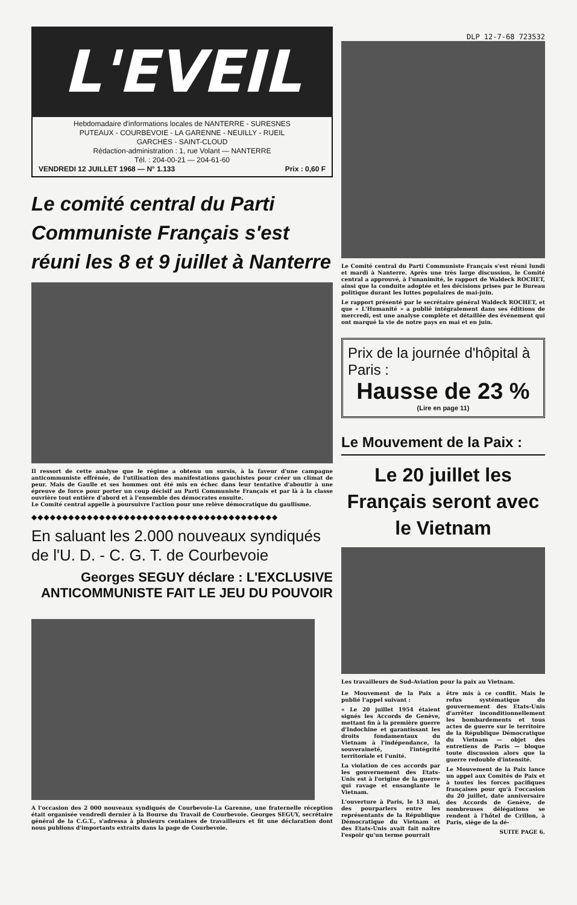L'EVEIL
Hebdomadaire d'informations locales de NANTERRE - SURESNES
PUTEAUX - COURBEVOIE - LA GARENNE - NEUILLY - RUEIL
GARCHES - SAINT-CLOUD
Rédaction-administration : 1, rue Volant — NANTERRE
Tél. : 204-00-21 — 204-61-60
VENDREDI 12 JUILLET 1968 — N° 1.133 Prix : 0,60 F
Le comité central du Parti Communiste Français s'est réuni les 8 et 9 juillet à Nanterre
Il ressort de cette analyse que le régime a obtenu un sursis, à la faveur d'une campagne anticommuniste effrénée, de l'utilisation des manifestations gauchistes pour créer un climat de peur. Mais de Gaulle et ses hommes ont été mis en échec dans leur tentative d'aboutir à une épreuve de force pour porter un coup décisif au Parti Communiste Français et par là à la classe ouvrière tout entière d'abord et à l'ensemble des démocrates ensuite.
Le Comité central appelle à poursuivre l'action pour une relève démocratique du gaullisme.
◆◆◆◆◆◆◆◆◆◆◆◆◆◆◆◆◆◆◆◆◆◆◆◆◆◆◆◆◆◆◆◆◆◆◆◆◆◆◆◆
En saluant les 2.000 nouveaux syndiqués de l'U. D. - C. G. T. de Courbevoie
Georges SEGUY déclare : L'EXCLUSIVE ANTICOMMUNISTE FAIT LE JEU DU POUVOIR
A l'occasion des 2 000 nouveaux syndiqués de Courbevoie-La Garenne, une fraternelle réception était organisée vendredi dernier à la Bourse du Travail de Courbevoie. Georges SEGUY, secrétaire général de la C.G.T., s'adressa à plusieurs centaines de travailleurs et fit une déclaration dont nous publions d'importants extraits dans la page de Courbevoie.
DLP 12-7-68 723532
Le Comité central du Parti Communiste Français s'est réuni lundi et mardi à Nanterre. Après une très large discussion, le Comité central a approuvé, à l'unanimité, le rapport de Waldeck ROCHET, ainsi que la conduite adoptée et les décisions prises par le Bureau politique durant les luttes populaires de mai-juin.
Le rapport présenté par le secrétaire général Waldeck ROCHET, et que « L'Humanité » a publié intégralement dans ses éditions de mercredi, est une analyse complète et détaillée des événement qui ont marqué la vie de notre pays en mai et en juin.
Prix de la journée d'hôpital à Paris :
Hausse de 23 %
(Lire en page 11)
Le Mouvement de la Paix :
Le 20 juillet les Français seront avec le Vietnam
Les travailleurs de Sud-Aviation pour la paix au Vietnam.
Le Mouvement de la Paix a publié l'appel suivant :
« Le 20 juillet 1954 étaient signés les Accords de Genève, mettant fin à la première guerre d'Indochine et garantissant les droits fondamentaux du Vietnam à l'indépendance, la souveraineté, l'intégrité territoriale et l'unité.
La violation de ces accords par les gouvernement des Etats-Unis est à l'origine de la guerre qui ravage et ensanglante le Vietnam.
L'ouverture à Paris, le 13 mai, des pourparlers entre les représentants de la République Démocratique du Vietnam et des Etats-Unis avait fait naître l'espoir qu'un terme pourrait
être mis à ce conflit. Mais le refus systématique du gouvernement des Etats-Unis d'arrêter inconditionnellement les bombardements et tous actes de guerre sur le territoire de la République Démocratique du Vietnam — objet des entretiens de Paris — bloque toute discussion alors que la guerre redouble d'intensité.
Le Mouvement de la Paix lance un appel aux Comités de Paix et à toutes les forces pacifiques françaises pour qu'à l'occasion du 20 juillet, date anniversaire des Accords de Genève, de nombreuses délégations se rendent à l'hôtel de Crillon, à Paris, siège de la dé-
SUITE PAGE 6.